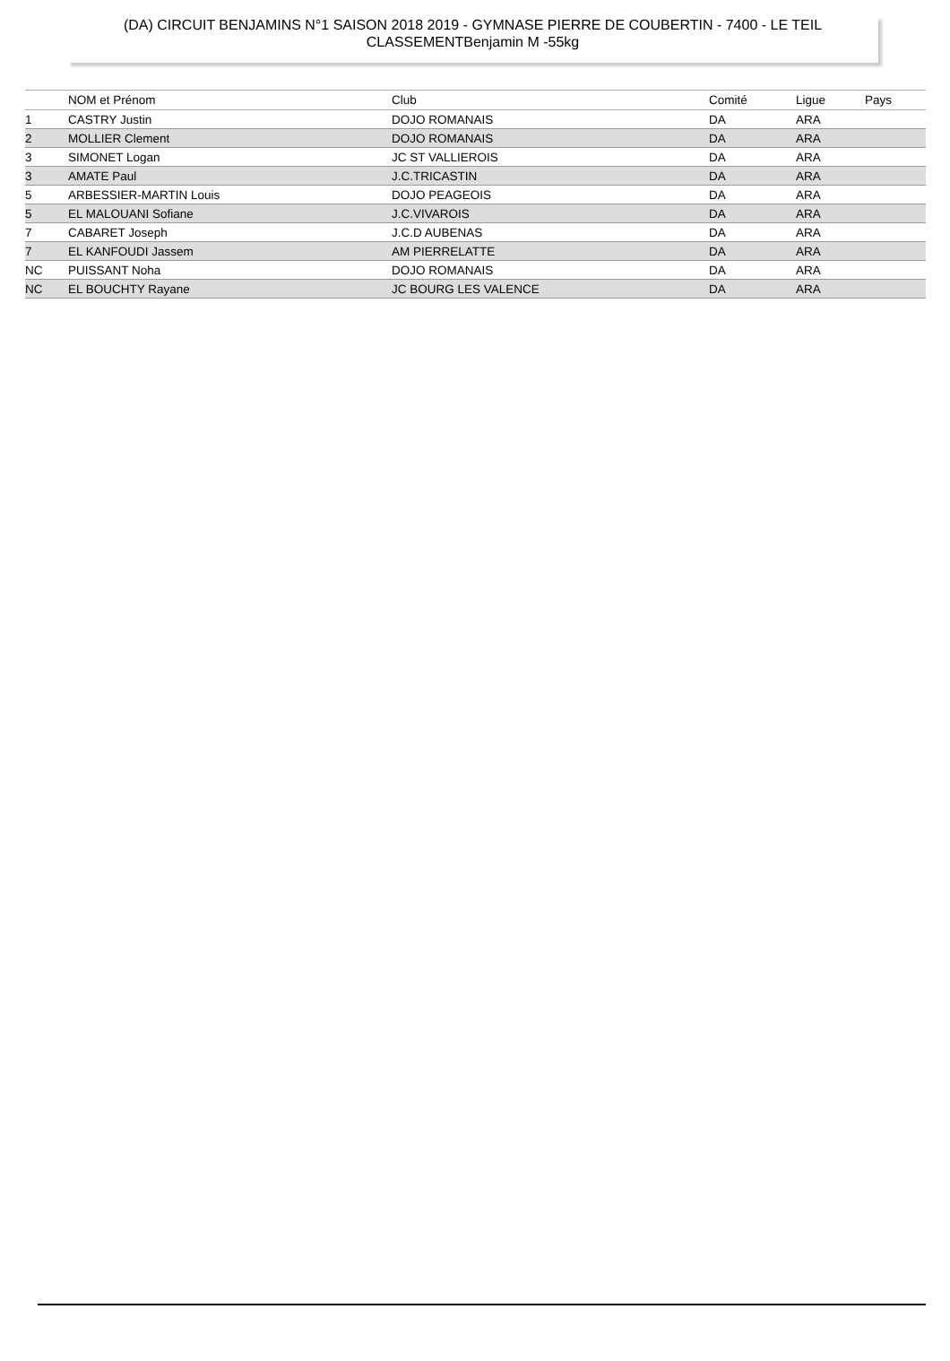(DA) CIRCUIT BENJAMINS N°1 SAISON 2018 2019 - GYMNASE PIERRE DE COUBERTIN - 7400 - LE TEIL
CLASSEMENTBenjamin M -55kg
| | NOM et Prénom | Club | Comité | Ligue | Pays |
| --- | --- | --- | --- | --- | --- |
| 1 | CASTRY Justin | DOJO ROMANAIS | DA | ARA | |
| 2 | MOLLIER Clement | DOJO ROMANAIS | DA | ARA | |
| 3 | SIMONET Logan | JC ST VALLIEROIS | DA | ARA | |
| 3 | AMATE Paul | J.C.TRICASTIN | DA | ARA | |
| 5 | ARBESSIER-MARTIN Louis | DOJO PEAGEOIS | DA | ARA | |
| 5 | EL MALOUANI Sofiane | J.C.VIVAROIS | DA | ARA | |
| 7 | CABARET Joseph | J.C.D AUBENAS | DA | ARA | |
| 7 | EL KANFOUDI Jassem | AM PIERRELATTE | DA | ARA | |
| NC | PUISSANT Noha | DOJO ROMANAIS | DA | ARA | |
| NC | EL BOUCHTY Rayane | JC BOURG LES VALENCE | DA | ARA | |